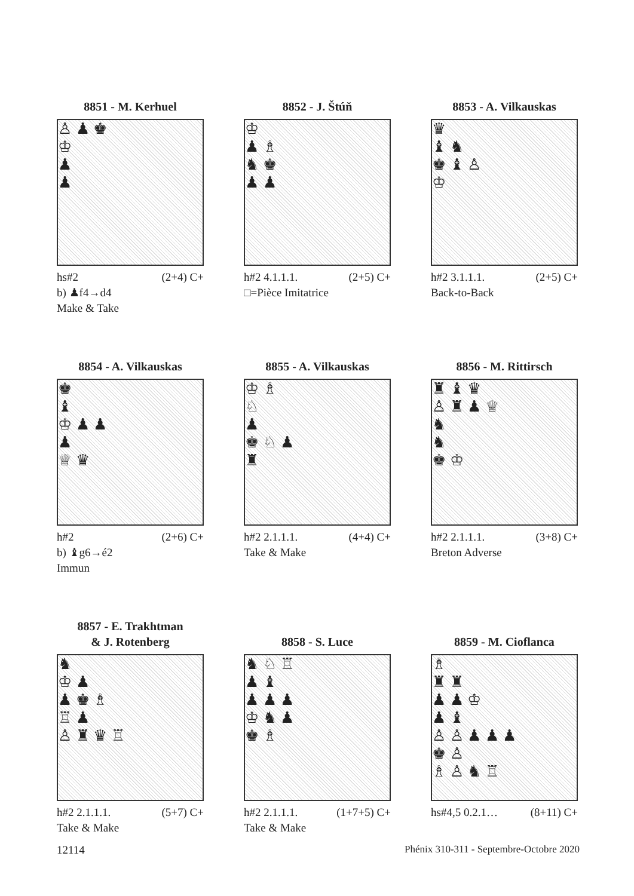8851 - M. Kerhuel
♙ ♟ ♚
♔
♟
♟
hs#2 (2+4) C+
b) ♟f4→d4
Make & Take
8852 - J. Štúň
♔
♟ ♗
♞ ♚
♟ ♟
h#2 4.1.1.1. (2+5) C+
□=Pièce Imitatrice
8853 - A. Vilkauskas
♛
♝ ♞
♚ ♝ ♙
♔
h#2 3.1.1.1. (2+5) C+
Back-to-Back
8854 - A. Vilkauskas
♚
♝
♔ ♟ ♟
♟
♕ ♛
h#2 (2+6) C+
b) ♝g6→é2
Immun
8855 - A. Vilkauskas
♔ ♗
♘
♟
♚ ♘ ♟
♜
h#2 2.1.1.1. (4+4) C+
Take & Make
8856 - M. Rittirsch
♜ ♝ ♛
♙ ♜ ♟ ♕
♞
♞
♚ ♔
h#2 2.1.1.1. (3+8) C+
Breton Adverse
8857 - E. Trakhtman
& J. Rotenberg
♞
♔ ♟
♟ ♚ ♗
♖ ♟
♙ ♜ ♛ ♖
h#2 2.1.1.1. (5+7) C+
Take & Make
8858 - S. Luce
♞ ♘ ♖
♟ ♝
♟ ♟ ♟
♔ ♞ ♟
♚ ♗
h#2 2.1.1.1. (1+7+5) C+
Take & Make
8859 - M. Cioflanca
♗
♜ ♜
♟ ♟ ♔
♟ ♝
♙ ♙ ♟ ♟ ♟
♚ ♙
♗ ♙ ♞ ♖
hs#4,5 0.2.1… (8+11) C+
12114 Phénix 310-311 - Septembre-Octobre 2020